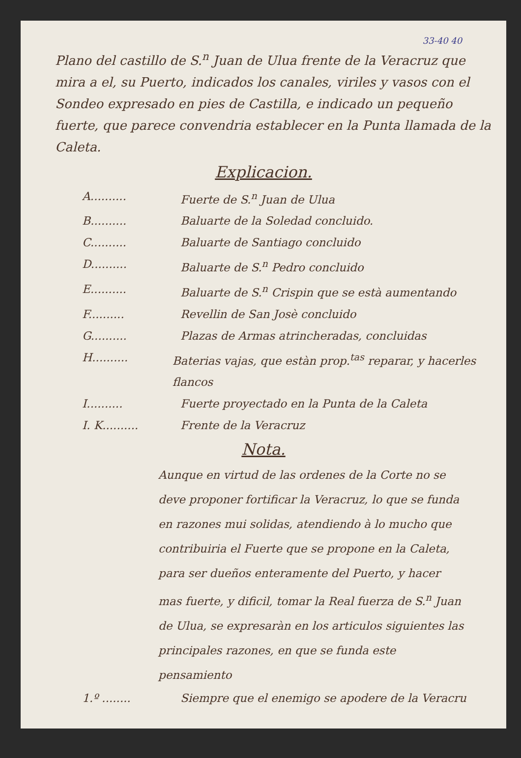33-40 40
Plano del castillo de S.<sup>n</sup> Juan de Ulua frente de la Veracruz que mira a el, su Puerto, indicados los canales, viriles y vasos con el Sondeo expresado en pies de Castilla, e indicado un pequeño fuerte, que parece convendria establecer en la Punta llamada de la Caleta.
Explicacion.
A.......... Fuerte de S.<sup>n</sup> Juan de Ulua
B.......... Baluarte de la Soledad concluido.
C.......... Baluarte de Santiago concluido
D.......... Baluarte de S.<sup>n</sup> Pedro concluido
E.......... Baluarte de S.<sup>n</sup> Crispin que se està aumentando
F.......... Revellin de San Josè concluido
G.......... Plazas de Armas atrincheradas, concluidas
H.......... Baterias vajas, que estàn prop.<sup>tas</sup> reparar, y hacerles flancos
I.......... Fuerte proyectado en la Punta de la Caleta
I. K.......... Frente de la Veracruz
Nota.
Aunque en virtud de las ordenes de la Corte no se deve proponer fortificar la Veracruz, lo que se funda en razones mui solidas, atendiendo à lo mucho que contribuiria el Fuerte que se propone en la Caleta, para ser dueños enteramente del Puerto, y hacer mas fuerte, y dificil, tomar la Real fuerza de S.<sup>n</sup> Juan de Ulua, se expresaràn en los articulos siguientes las principales razones, en que se funda este pensamiento
1.º ........ Siempre que el enemigo se apodere de la Veracru